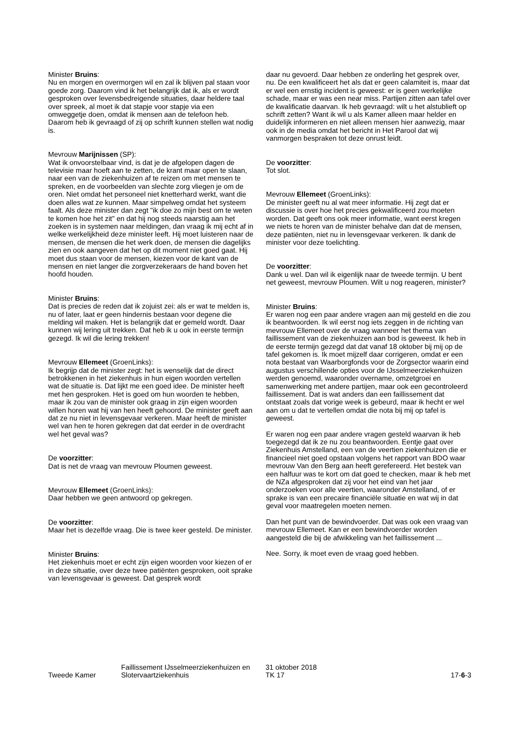Minister Bruins:
Nu en morgen en overmorgen wil en zal ik blijven pal staan voor goede zorg. Daarom vind ik het belangrijk dat ik, als er wordt gesproken over levensbedreigende situaties, daar heldere taal over spreek, al moet ik dat stapje voor stapje via een omweggetje doen, omdat ik mensen aan de telefoon heb. Daarom heb ik gevraagd of zij op schrift kunnen stellen wat nodig is.
Mevrouw Marijnissen (SP):
Wat ik onvoorstelbaar vind, is dat je de afgelopen dagen de televisie maar hoeft aan te zetten, de krant maar open te slaan, naar een van de ziekenhuizen af te reizen om met mensen te spreken, en de voorbeelden van slechte zorg vliegen je om de oren. Niet omdat het personeel niet knetterhard werkt, want die doen alles wat ze kunnen. Maar simpelweg omdat het systeem faalt. Als deze minister dan zegt "ik doe zo mijn best om te weten te komen hoe het zit" en dat hij nog steeds naarstig aan het zoeken is in systemen naar meldingen, dan vraag ik mij echt af in welke werkelijkheid deze minister leeft. Hij moet luisteren naar de mensen, de mensen die het werk doen, de mensen die dagelijks zien en ook aangeven dat het op dit moment niet goed gaat. Hij moet dus staan voor de mensen, kiezen voor de kant van de mensen en niet langer die zorgverzekeraars de hand boven het hoofd houden.
Minister Bruins:
Dat is precies de reden dat ik zojuist zei: als er wat te melden is, nu of later, laat er geen hindernis bestaan voor degene die melding wil maken. Het is belangrijk dat er gemeld wordt. Daar kunnen wij lering uit trekken. Dat heb ik u ook in eerste termijn gezegd. Ik wil die lering trekken!
Mevrouw Ellemeet (GroenLinks):
Ik begrijp dat de minister zegt: het is wenselijk dat de direct betrokkenen in het ziekenhuis in hun eigen woorden vertellen wat de situatie is. Dat lijkt me een goed idee. De minister heeft met hen gesproken. Het is goed om hun woorden te hebben, maar ik zou van de minister ook graag in zijn eigen woorden willen horen wat hij van hen heeft gehoord. De minister geeft aan dat ze nu niet in levensgevaar verkeren. Maar heeft de minister wel van hen te horen gekregen dat dat eerder in de overdracht wel het geval was?
De voorzitter:
Dat is net de vraag van mevrouw Ploumen geweest.
Mevrouw Ellemeet (GroenLinks):
Daar hebben we geen antwoord op gekregen.
De voorzitter:
Maar het is dezelfde vraag. Die is twee keer gesteld. De minister.
Minister Bruins:
Het ziekenhuis moet er echt zijn eigen woorden voor kiezen of er in deze situatie, over deze twee patiënten gesproken, ooit sprake van levensgevaar is geweest. Dat gesprek wordt
daar nu gevoerd. Daar hebben ze onderling het gesprek over, nu. De een kwalificeert het als dat er geen calamiteit is, maar dat er wel een ernstig incident is geweest: er is geen werkelijke schade, maar er was een near miss. Partijen zitten aan tafel over de kwalificatie daarvan. Ik heb gevraagd: wilt u het alstublieft op schrift zetten? Want ik wil u als Kamer alleen maar helder en duidelijk informeren en niet alleen mensen hier aanwezig, maar ook in de media omdat het bericht in Het Parool dat wij vanmorgen bespraken tot deze onrust leidt.
De voorzitter:
Tot slot.
Mevrouw Ellemeet (GroenLinks):
De minister geeft nu al wat meer informatie. Hij zegt dat er discussie is over hoe het precies gekwalificeerd zou moeten worden. Dat geeft ons ook meer informatie, want eerst kregen we niets te horen van de minister behalve dan dat de mensen, deze patiënten, niet nu in levensgevaar verkeren. Ik dank de minister voor deze toelichting.
De voorzitter:
Dank u wel. Dan wil ik eigenlijk naar de tweede termijn. U bent net geweest, mevrouw Ploumen. Wilt u nog reageren, minister?
Minister Bruins:
Er waren nog een paar andere vragen aan mij gesteld en die zou ik beantwoorden. Ik wil eerst nog iets zeggen in de richting van mevrouw Ellemeet over de vraag wanneer het thema van faillissement van de ziekenhuizen aan bod is geweest. Ik heb in de eerste termijn gezegd dat dat vanaf 18 oktober bij mij op de tafel gekomen is. Ik moet mijzelf daar corrigeren, omdat er een nota bestaat van Waarborgfonds voor de Zorgsector waarin eind augustus verschillende opties voor de IJsselmeerziekenhuizen werden genoemd, waaronder overname, omzetgroei en samenwerking met andere partijen, maar ook een gecontroleerd faillissement. Dat is wat anders dan een faillissement dat ontstaat zoals dat vorige week is gebeurd, maar ik hecht er wel aan om u dat te vertellen omdat die nota bij mij op tafel is geweest.
Er waren nog een paar andere vragen gesteld waarvan ik heb toegezegd dat ik ze nu zou beantwoorden. Eentje gaat over Ziekenhuis Amstelland, een van de veertien ziekenhuizen die er financieel niet goed opstaan volgens het rapport van BDO waar mevrouw Van den Berg aan heeft gerefereerd. Het bestek van een halfuur was te kort om dat goed te checken, maar ik heb met de NZa afgesproken dat zij voor het eind van het jaar onderzoeken voor alle veertien, waaronder Amstelland, of er sprake is van een precaire financiële situatie en wat wij in dat geval voor maatregelen moeten nemen.
Dan het punt van de bewindvoerder. Dat was ook een vraag van mevrouw Ellemeet. Kan er een bewindvoerder worden aangesteld die bij de afwikkeling van het faillissement ...
Nee. Sorry, ik moet even de vraag goed hebben.
Tweede Kamer
Faillissement IJsselmeerziekenhuizen en Slotervaartziekenhuis
31 oktober 2018
TK 17
17-6-3